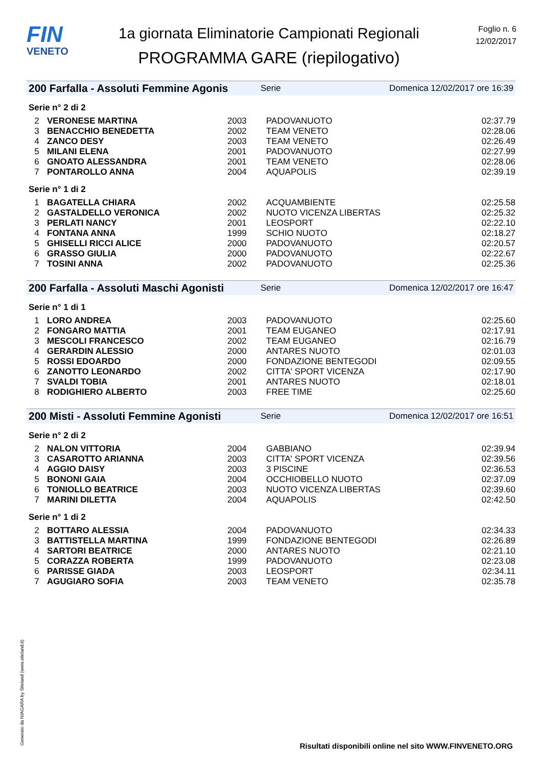FIN
VENETO
1a giornata Eliminatorie Campionati Regionali
PROGRAMMA GARE (riepilogativo)
Foglio n. 6
12/02/2017
200 Farfalla - Assoluti Femmine Agonis Serie Domenica 12/02/2017 ore 16:39
Serie n° 2 di 2
| 2 | VERONESE MARTINA | 2003 | PADOVANUOTO | 02:37.79 |
| 3 | BENACCHIO BENEDETTA | 2002 | TEAM VENETO | 02:28.06 |
| 4 | ZANCO DESY | 2003 | TEAM VENETO | 02:26.49 |
| 5 | MILANI ELENA | 2001 | PADOVANUOTO | 02:27.99 |
| 6 | GNOATO ALESSANDRA | 2001 | TEAM VENETO | 02:28.06 |
| 7 | PONTAROLLO ANNA | 2004 | AQUAPOLIS | 02:39.19 |
Serie n° 1 di 2
| 1 | BAGATELLA CHIARA | 2002 | ACQUAMBIENTE | 02:25.58 |
| 2 | GASTALDELLO VERONICA | 2002 | NUOTO VICENZA LIBERTAS | 02:25.32 |
| 3 | PERLATI NANCY | 2001 | LEOSPORT | 02:22.10 |
| 4 | FONTANA ANNA | 1999 | SCHIO NUOTO | 02:18.27 |
| 5 | GHISELLI RICCI ALICE | 2000 | PADOVANUOTO | 02:20.57 |
| 6 | GRASSO GIULIA | 2000 | PADOVANUOTO | 02:22.67 |
| 7 | TOSINI ANNA | 2002 | PADOVANUOTO | 02:25.36 |
200 Farfalla - Assoluti Maschi Agonisti Serie Domenica 12/02/2017 ore 16:47
Serie n° 1 di 1
| 1 | LORO ANDREA | 2003 | PADOVANUOTO | 02:25.60 |
| 2 | FONGARO MATTIA | 2001 | TEAM EUGANEO | 02:17.91 |
| 3 | MESCOLI FRANCESCO | 2002 | TEAM EUGANEO | 02:16.79 |
| 4 | GERARDIN ALESSIO | 2000 | ANTARES NUOTO | 02:01.03 |
| 5 | ROSSI EDOARDO | 2000 | FONDAZIONE BENTEGODI | 02:09.55 |
| 6 | ZANOTTO LEONARDO | 2002 | CITTA' SPORT VICENZA | 02:17.90 |
| 7 | SVALDI TOBIA | 2001 | ANTARES NUOTO | 02:18.01 |
| 8 | RODIGHIERO ALBERTO | 2003 | FREE TIME | 02:25.60 |
200 Misti - Assoluti Femmine Agonisti Serie Domenica 12/02/2017 ore 16:51
Serie n° 2 di 2
| 2 | NALON VITTORIA | 2004 | GABBIANO | 02:39.94 |
| 3 | CASAROTTO ARIANNA | 2003 | CITTA' SPORT VICENZA | 02:39.56 |
| 4 | AGGIO DAISY | 2003 | 3 PISCINE | 02:36.53 |
| 5 | BONONI GAIA | 2004 | OCCHIOBELLO NUOTO | 02:37.09 |
| 6 | TONIOLLO BEATRICE | 2003 | NUOTO VICENZA LIBERTAS | 02:39.60 |
| 7 | MARINI DILETTA | 2004 | AQUAPOLIS | 02:42.50 |
Serie n° 1 di 2
| 2 | BOTTARO ALESSIA | 2004 | PADOVANUOTO | 02:34.33 |
| 3 | BATTISTELLA MARTINA | 1999 | FONDAZIONE BENTEGODI | 02:26.89 |
| 4 | SARTORI BEATRICE | 2000 | ANTARES NUOTO | 02:21.10 |
| 5 | CORAZZA ROBERTA | 1999 | PADOVANUOTO | 02:23.08 |
| 6 | PARISSE GIADA | 2003 | LEOSPORT | 02:34.11 |
| 7 | AGUGIARO SOFIA | 2003 | TEAM VENETO | 02:35.78 |
Generato da NIAGARA by Siteland (www.siteland.it)
Risultati disponibili online nel sito WWW.FINVENETO.ORG